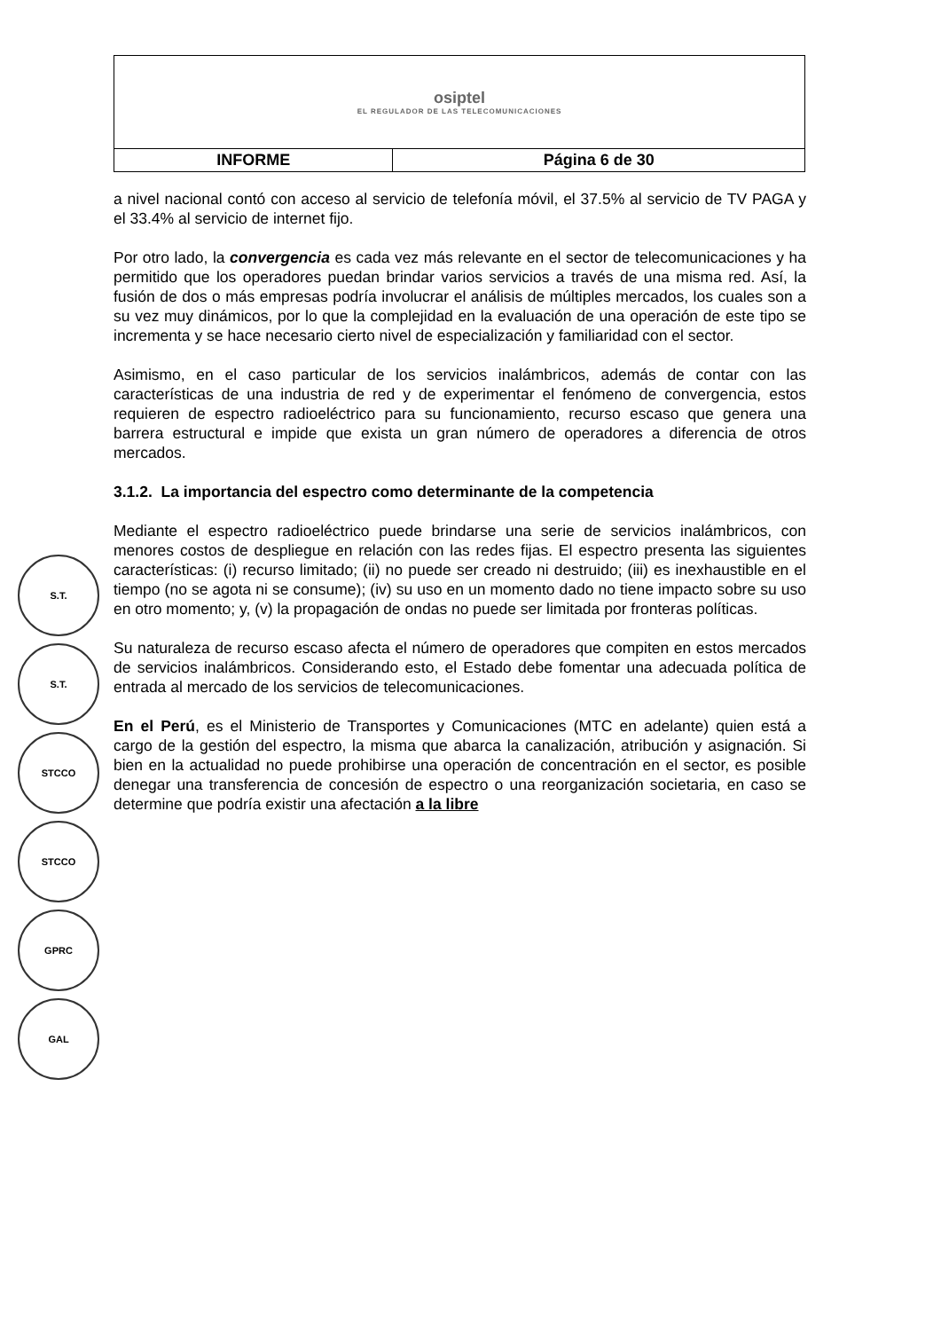| osiptel EL REGULADOR DE LAS TELECOMUNICACIONES | |
| INFORME | Página 6 de 30 |
a nivel nacional contó con acceso al servicio de telefonía móvil, el 37.5% al servicio de TV PAGA y el 33.4% al servicio de internet fijo.
Por otro lado, la convergencia es cada vez más relevante en el sector de telecomunicaciones y ha permitido que los operadores puedan brindar varios servicios a través de una misma red. Así, la fusión de dos o más empresas podría involucrar el análisis de múltiples mercados, los cuales son a su vez muy dinámicos, por lo que la complejidad en la evaluación de una operación de este tipo se incrementa y se hace necesario cierto nivel de especialización y familiaridad con el sector.
Asimismo, en el caso particular de los servicios inalámbricos, además de contar con las características de una industria de red y de experimentar el fenómeno de convergencia, estos requieren de espectro radioeléctrico para su funcionamiento, recurso escaso que genera una barrera estructural e impide que exista un gran número de operadores a diferencia de otros mercados.
3.1.2. La importancia del espectro como determinante de la competencia
Mediante el espectro radioeléctrico puede brindarse una serie de servicios inalámbricos, con menores costos de despliegue en relación con las redes fijas. El espectro presenta las siguientes características: (i) recurso limitado; (ii) no puede ser creado ni destruido; (iii) es inexhaustible en el tiempo (no se agota ni se consume); (iv) su uso en un momento dado no tiene impacto sobre su uso en otro momento; y, (v) la propagación de ondas no puede ser limitada por fronteras políticas.
Su naturaleza de recurso escaso afecta el número de operadores que compiten en estos mercados de servicios inalámbricos. Considerando esto, el Estado debe fomentar una adecuada política de entrada al mercado de los servicios de telecomunicaciones.
En el Perú, es el Ministerio de Transportes y Comunicaciones (MTC en adelante) quien está a cargo de la gestión del espectro, la misma que abarca la canalización, atribución y asignación. Si bien en la actualidad no puede prohibirse una operación de concentración en el sector, es posible denegar una transferencia de concesión de espectro o una reorganización societaria, en caso se determine que podría existir una afectación a la libre
S.T.
S.T.
STCCO
STCCO
GPRC
GAL